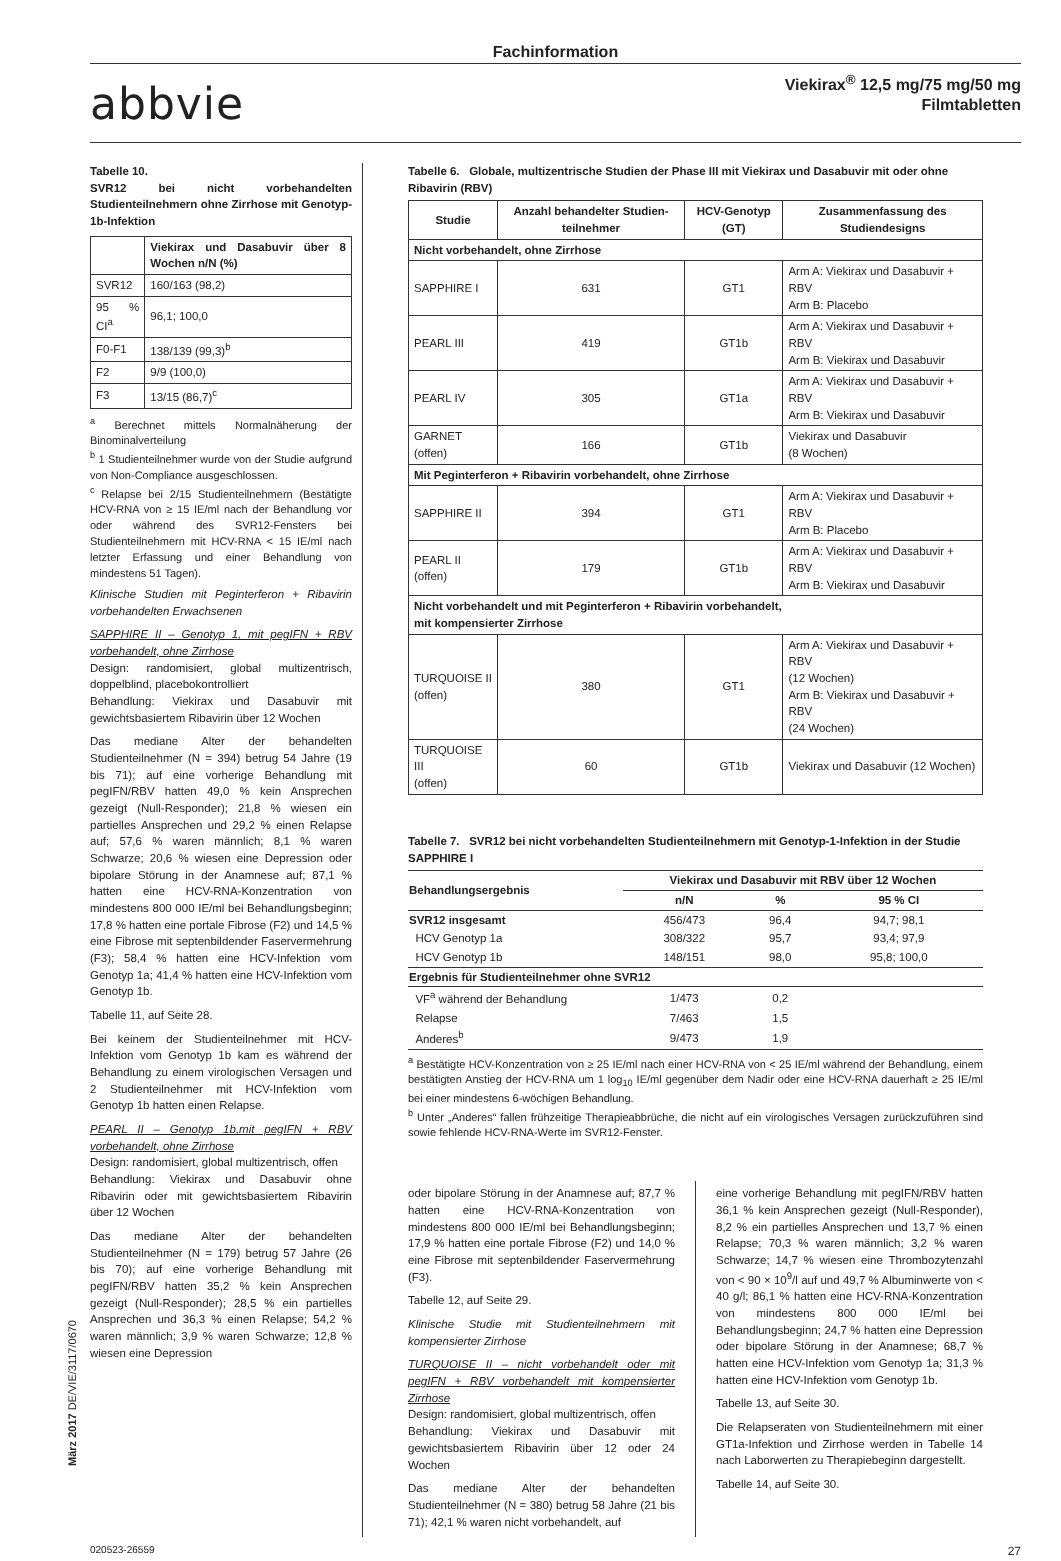Fachinformation
abbvie
Viekirax<sup>®</sup> 12,5 mg/75 mg/50 mg
Filmtabletten
Tabelle 10.
SVR12 bei nicht vorbehandelten Studienteilnehmern ohne Zirrhose mit Genotyp-1b-Infektion
| | Viekirax und Dasabuvir über 8 Wochen n/N (%) |
| --- | --- |
| SVR12 | 160/163 (98,2) |
| 95 % CI<sup>a</sup> | 96,1; 100,0 |
| F0-F1 | 138/139 (99,3)<sup>b</sup> |
| F2 | 9/9 (100,0) |
| F3 | 13/15 (86,7)<sup>c</sup> |
<sup>a</sup> Berechnet mittels Normalnäherung der Binominalverteilung
<sup>b</sup> 1 Studienteilnehmer wurde von der Studie aufgrund von Non-Compliance ausgeschlossen.
<sup>c</sup> Relapse bei 2/15 Studienteilnehmern (Bestätigte HCV-RNA von ≥ 15 IE/ml nach der Behandlung vor oder während des SVR12-Fensters bei Studienteilnehmern mit HCV-RNA < 15 IE/ml nach letzter Erfassung und einer Behandlung von mindestens 51 Tagen).
Klinische Studien mit Peginterferon + Ribavirin vorbehandelten Erwachsenen
SAPPHIRE II – Genotyp 1, mit pegIFN + RBV vorbehandelt, ohne Zirrhose
Design: randomisiert, global multizentrisch, doppelblind, placebokontrolliert
Behandlung: Viekirax und Dasabuvir mit gewichtsbasiertem Ribavirin über 12 Wochen
Das mediane Alter der behandelten Studienteilnehmer (N = 394) betrug 54 Jahre (19 bis 71); auf eine vorherige Behandlung mit pegIFN/RBV hatten 49,0 % kein Ansprechen gezeigt (Null-Responder); 21,8 % wiesen ein partielles Ansprechen und 29,2 % einen Relapse auf; 57,6 % waren männlich; 8,1 % waren Schwarze; 20,6 % wiesen eine Depression oder bipolare Störung in der Anamnese auf; 87,1 % hatten eine HCV-RNA-Konzentration von mindestens 800 000 IE/ml bei Behandlungsbeginn; 17,8 % hatten eine portale Fibrose (F2) und 14,5 % eine Fibrose mit septenbildender Faservermehrung (F3); 58,4 % hatten eine HCV-Infektion vom Genotyp 1a; 41,4 % hatten eine HCV-Infektion vom Genotyp 1b.
Tabelle 11, auf Seite 28.
Bei keinem der Studienteilnehmer mit HCV-Infektion vom Genotyp 1b kam es während der Behandlung zu einem virologischen Versagen und 2 Studienteilnehmer mit HCV-Infektion vom Genotyp 1b hatten einen Relapse.
PEARL II – Genotyp 1b,mit pegIFN + RBV vorbehandelt, ohne Zirrhose
Design: randomisiert, global multizentrisch, offen
Behandlung: Viekirax und Dasabuvir ohne Ribavirin oder mit gewichtsbasiertem Ribavirin über 12 Wochen
Das mediane Alter der behandelten Studienteilnehmer (N = 179) betrug 57 Jahre (26 bis 70); auf eine vorherige Behandlung mit pegIFN/RBV hatten 35,2 % kein Ansprechen gezeigt (Null-Responder); 28,5 % ein partielles Ansprechen und 36,3 % einen Relapse; 54,2 % waren männlich; 3,9 % waren Schwarze; 12,8 % wiesen eine Depression
Tabelle 6. Globale, multizentrische Studien der Phase III mit Viekirax und Dasabuvir mit oder ohne Ribavirin (RBV)
| Studie | Anzahl behandelter Studien-teilnehmer | HCV-Genotyp (GT) | Zusammenfassung des Studiendesigns |
| --- | --- | --- | --- |
| Nicht vorbehandelt, ohne Zirrhose | | | |
| SAPPHIRE I | 631 | GT1 | Arm A: Viekirax und Dasabuvir + RBV Arm B: Placebo |
| PEARL III | 419 | GT1b | Arm A: Viekirax und Dasabuvir + RBV Arm B: Viekirax und Dasabuvir |
| PEARL IV | 305 | GT1a | Arm A: Viekirax und Dasabuvir + RBV Arm B: Viekirax und Dasabuvir |
| GARNET (offen) | 166 | GT1b | Viekirax und Dasabuvir (8 Wochen) |
| Mit Peginterferon + Ribavirin vorbehandelt, ohne Zirrhose | | | |
| SAPPHIRE II | 394 | GT1 | Arm A: Viekirax und Dasabuvir + RBV Arm B: Placebo |
| PEARL II (offen) | 179 | GT1b | Arm A: Viekirax und Dasabuvir + RBV Arm B: Viekirax und Dasabuvir |
| Nicht vorbehandelt und mit Peginterferon + Ribavirin vorbehandelt, mit kompensierter Zirrhose | | | |
| TURQUOISE II (offen) | 380 | GT1 | Arm A: Viekirax und Dasabuvir + RBV (12 Wochen) Arm B: Viekirax und Dasabuvir + RBV (24 Wochen) |
| TURQUOISE III (offen) | 60 | GT1b | Viekirax und Dasabuvir (12 Wochen) |
Tabelle 7. SVR12 bei nicht vorbehandelten Studienteilnehmern mit Genotyp-1-Infektion in der Studie SAPPHIRE I
| Behandlungsergebnis | Viekirax und Dasabuvir mit RBV über 12 Wochen | | |
| --- | --- | --- | --- |
| | n/N | % | 95 % CI |
| SVR12 insgesamt | 456/473 | 96,4 | 94,7; 98,1 |
| HCV Genotyp 1a | 308/322 | 95,7 | 93,4; 97,9 |
| HCV Genotyp 1b | 148/151 | 98,0 | 95,8; 100,0 |
| Ergebnis für Studienteilnehmer ohne SVR12 | | | |
| VF<sup>a</sup> während der Behandlung | 1/473 | 0,2 | |
| Relapse | 7/463 | 1,5 | |
| Anderes<sup>b</sup> | 9/473 | 1,9 | |
<sup>a</sup> Bestätigte HCV-Konzentration von ≥ 25 IE/ml nach einer HCV-RNA von < 25 IE/ml während der Behandlung, einem bestätigten Anstieg der HCV-RNA um 1 log<sub>10</sub> IE/ml gegenüber dem Nadir oder eine HCV-RNA dauerhaft ≥ 25 IE/ml bei einer mindestens 6-wöchigen Behandlung.
<sup>b</sup> Unter „Anderes“ fallen frühzeitige Therapieabbrüche, die nicht auf ein virologisches Versagen zurückzuführen sind sowie fehlende HCV-RNA-Werte im SVR12-Fenster.
oder bipolare Störung in der Anamnese auf; 87,7 % hatten eine HCV-RNA-Konzentration von mindestens 800 000 IE/ml bei Behandlungsbeginn; 17,9 % hatten eine portale Fibrose (F2) und 14,0 % eine Fibrose mit septenbildender Faservermehrung (F3).
Tabelle 12, auf Seite 29.
Klinische Studie mit Studienteilnehmern mit kompensierter Zirrhose
TURQUOISE II – nicht vorbehandelt oder mit pegIFN + RBV vorbehandelt mit kompensierter Zirrhose
Design: randomisiert, global multizentrisch, offen
Behandlung: Viekirax und Dasabuvir mit gewichtsbasiertem Ribavirin über 12 oder 24 Wochen
Das mediane Alter der behandelten Studienteilnehmer (N = 380) betrug 58 Jahre (21 bis 71); 42,1 % waren nicht vorbehandelt, auf
eine vorherige Behandlung mit pegIFN/RBV hatten 36,1 % kein Ansprechen gezeigt (Null-Responder), 8,2 % ein partielles Ansprechen und 13,7 % einen Relapse; 70,3 % waren männlich; 3,2 % waren Schwarze; 14,7 % wiesen eine Thrombozytenzahl von < 90 × 10<sup>9</sup>/l auf und 49,7 % Albuminwerte von < 40 g/l; 86,1 % hatten eine HCV-RNA-Konzentration von mindestens 800 000 IE/ml bei Behandlungsbeginn; 24,7 % hatten eine Depression oder bipolare Störung in der Anamnese; 68,7 % hatten eine HCV-Infektion vom Genotyp 1a; 31,3 % hatten eine HCV-Infektion vom Genotyp 1b.
Tabelle 13, auf Seite 30.
Die Relapseraten von Studienteilnehmern mit einer GT1a-Infektion und Zirrhose werden in Tabelle 14 nach Laborwerten zu Therapiebeginn dargestellt.
Tabelle 14, auf Seite 30.
März 2017 DE/VIE/3117/0670
020523-26559 27